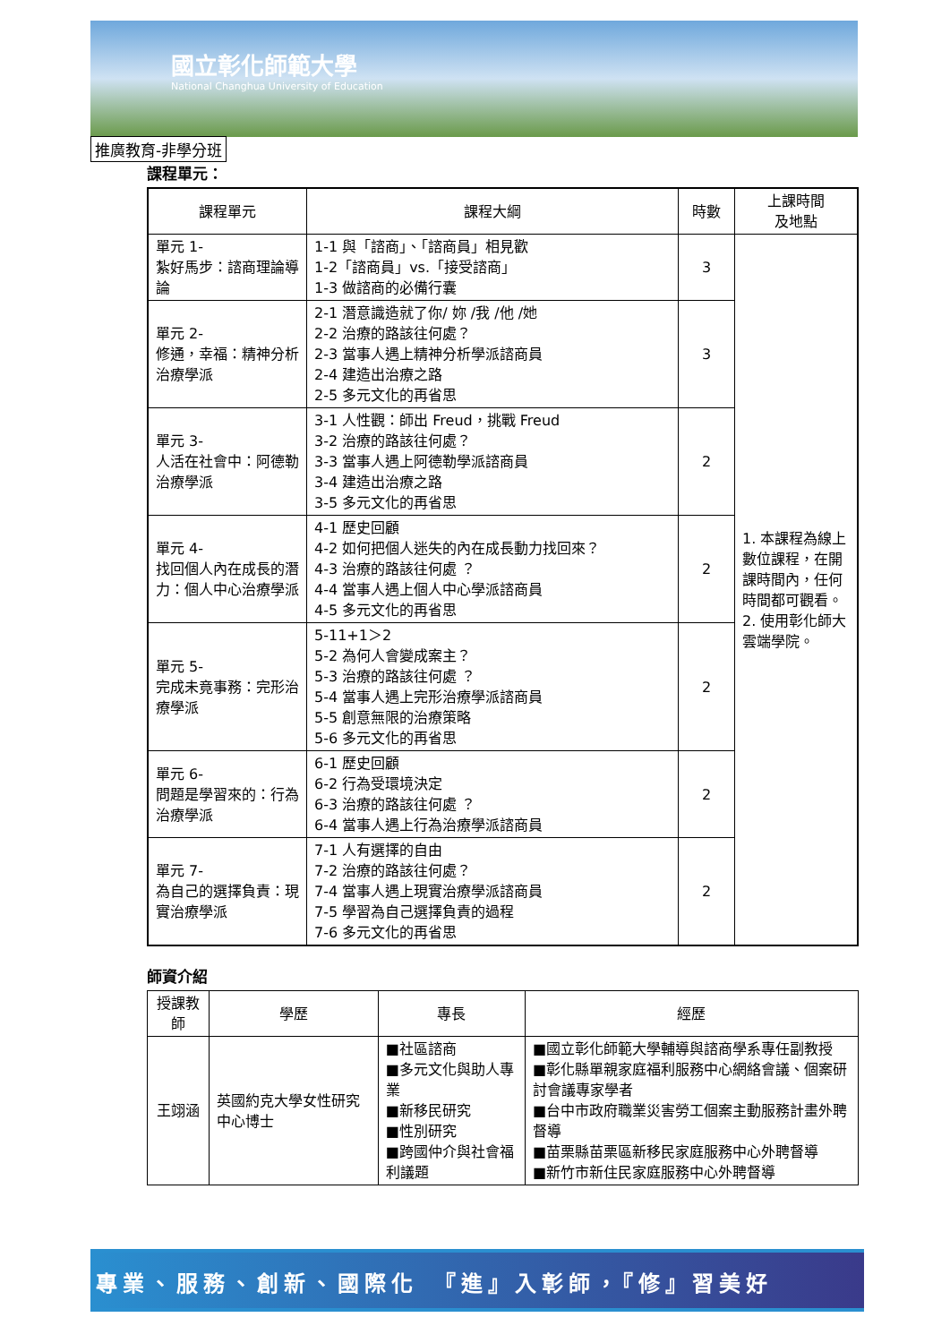國立彰化師範大學
National Changhua University of Education
推廣教育-非學分班
課程單元：
| 課程單元 | 課程大綱 | 時數 | 上課時間 及地點 |
| --- | --- | --- | --- |
| 單元 1- 紮好馬步：諮商理論導論 | 1-1 與「諮商」、「諮商員」相見歡 1-2「諮商員」vs.「接受諮商」 1-3 做諮商的必備行囊 | 3 | 1. 本課程為線上數位課程，在開課時間內，任何時間都可觀看。 2. 使用彰化師大雲端學院。 |
| 單元 2- 修通，幸福：精神分析治療學派 | 2-1 潛意識造就了你/ 妳 /我 /他 /她 2-2 治療的路該往何處？ 2-3 當事人遇上精神分析學派諮商員 2-4 建造出治療之路 2-5 多元文化的再省思 | 3 | |
| 單元 3- 人活在社會中：阿德勒治療學派 | 3-1 人性觀：師出 Freud，挑戰 Freud 3-2 治療的路該往何處？ 3-3 當事人遇上阿德勒學派諮商員 3-4 建造出治療之路 3-5 多元文化的再省思 | 2 | |
| 單元 4- 找回個人內在成長的潛力：個人中心治療學派 | 4-1 歷史回顧 4-2 如何把個人迷失的內在成長動力找回來？ 4-3 治療的路該往何處 ？ 4-4 當事人遇上個人中心學派諮商員 4-5 多元文化的再省思 | 2 | |
| 單元 5- 完成未竟事務：完形治療學派 | 5-11+1＞2 5-2 為何人會變成案主？ 5-3 治療的路該往何處 ？ 5-4 當事人遇上完形治療學派諮商員 5-5 創意無限的治療策略 5-6 多元文化的再省思 | 2 | |
| 單元 6- 問題是學習來的：行為治療學派 | 6-1 歷史回顧 6-2 行為受環境決定 6-3 治療的路該往何處 ？ 6-4 當事人遇上行為治療學派諮商員 | 2 | |
| 單元 7- 為自己的選擇負責：現實治療學派 | 7-1 人有選擇的自由 7-2 治療的路該往何處？ 7-4 當事人遇上現實治療學派諮商員 7-5 學習為自己選擇負責的過程 7-6 多元文化的再省思 | 2 | |
師資介紹
| 授課教師 | 學歷 | 專長 | 經歷 |
| --- | --- | --- | --- |
| 王翊涵 | 英國約克大學女性研究中心博士 | ■社區諮商 ■多元文化與助人專業 ■新移民研究 ■性別研究 ■跨國仲介與社會福利議題 | ■國立彰化師範大學輔導與諮商學系專任副教授 ■彰化縣單親家庭福利服務中心網絡會議、個案研討會議專家學者 ■台中市政府職業災害勞工個案主動服務計畫外聘督導 ■苗栗縣苗栗區新移民家庭服務中心外聘督導 ■新竹市新住民家庭服務中心外聘督導 |
專業、服務、創新、國際化　『進』入彰師，『修』習美好